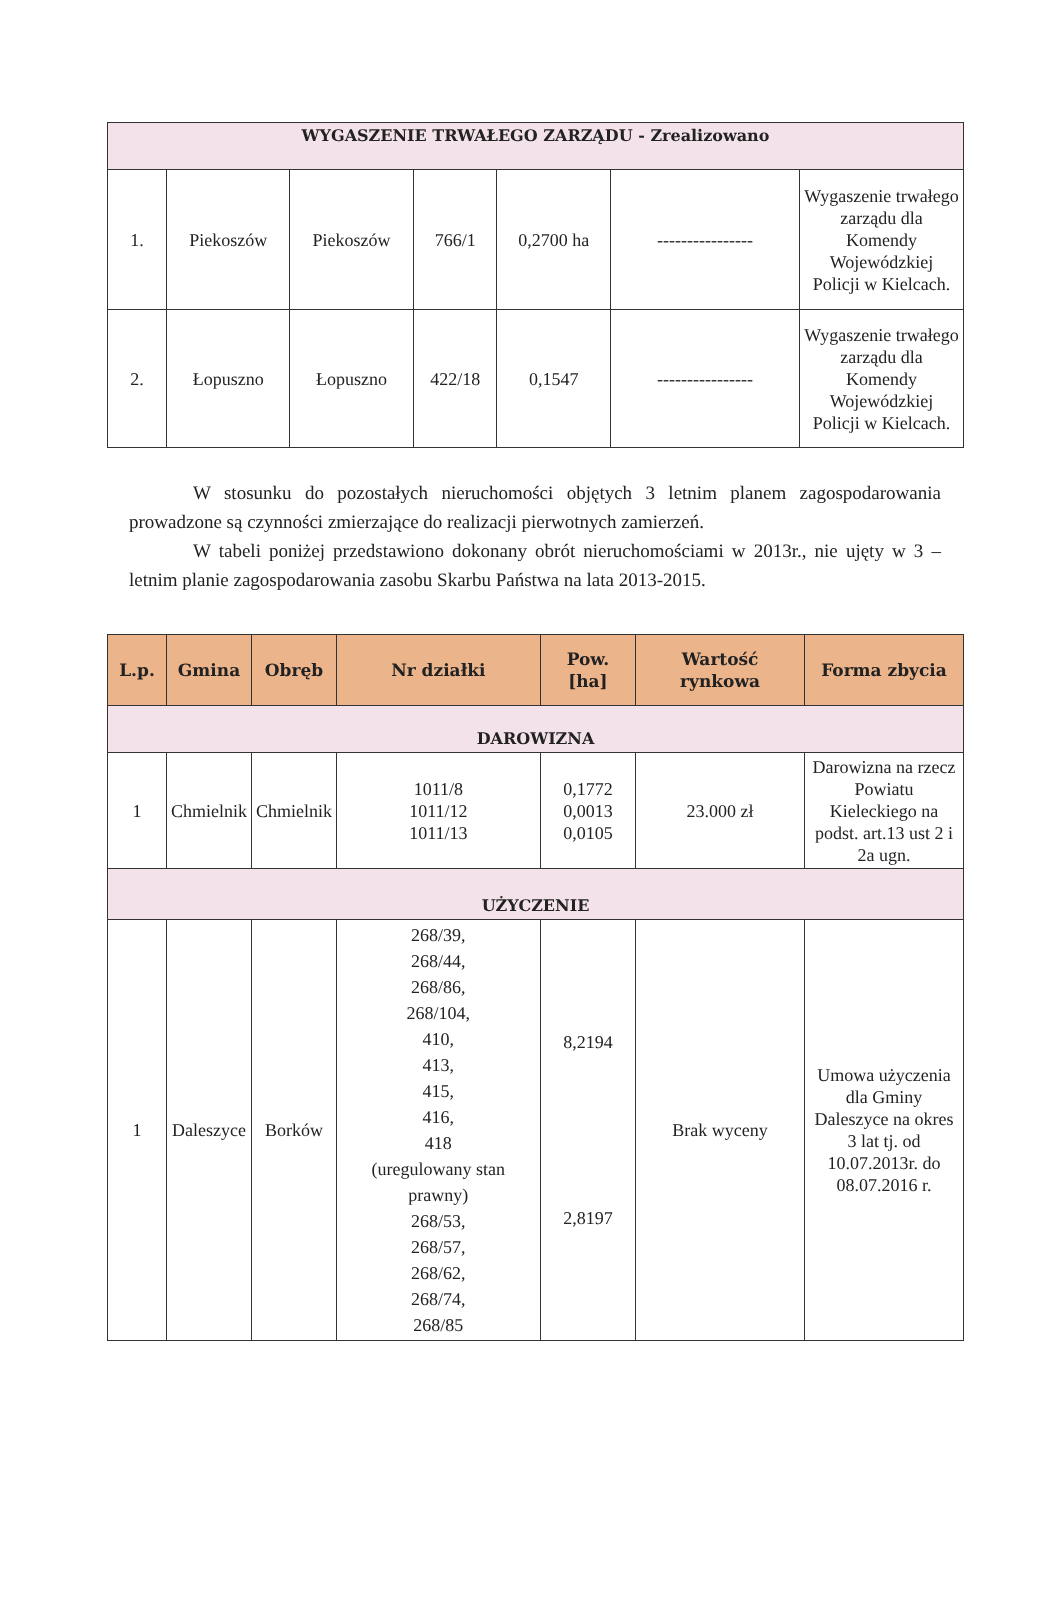| WYGASZENIE TRWAŁEGO ZARZĄDU - Zrealizowano | | | | | | |
| 1. | Piekoszów | Piekoszów | 766/1 | 0,2700 ha | ---------------- | Wygaszenie trwałego zarządu dla Komendy Wojewódzkiej Policji w Kielcach. |
| 2. | Łopuszno | Łopuszno | 422/18 | 0,1547 | ---------------- | Wygaszenie trwałego zarządu dla Komendy Wojewódzkiej Policji w Kielcach. |
W stosunku do pozostałych nieruchomości objętych 3 letnim planem zagospodarowania prowadzone są czynności zmierzające do realizacji pierwotnych zamierzeń.
W tabeli poniżej przedstawiono dokonany obrót nieruchomościami w 2013r., nie ujęty w 3 – letnim planie zagospodarowania zasobu Skarbu Państwa na lata 2013-2015.
| L.p. | Gmina | Obręb | Nr działki | Pow. [ha] | Wartość rynkowa | Forma zbycia |
| --- | --- | --- | --- | --- | --- | --- |
| DAROWIZNA | | | | | | |
| 1 | Chmielnik | Chmielnik | 1011/8 1011/12 1011/13 | 0,1772 0,0013 0,0105 | 23.000 zł | Darowizna na rzecz Powiatu Kieleckiego na podst. art.13 ust 2 i 2a ugn. |
| UŻYCZENIE | | | | | | |
| 1 | Daleszyce | Borków | 268/39, 268/44, 268/86, 268/104, 410, 413, 415, 416, 418 (uregulowany stan prawny) 268/53, 268/57, 268/62, 268/74, 268/85 | 8,2194 2,8197 | Brak wyceny | Umowa użyczenia dla Gminy Daleszyce na okres 3 lat tj. od 10.07.2013r. do 08.07.2016 r. |